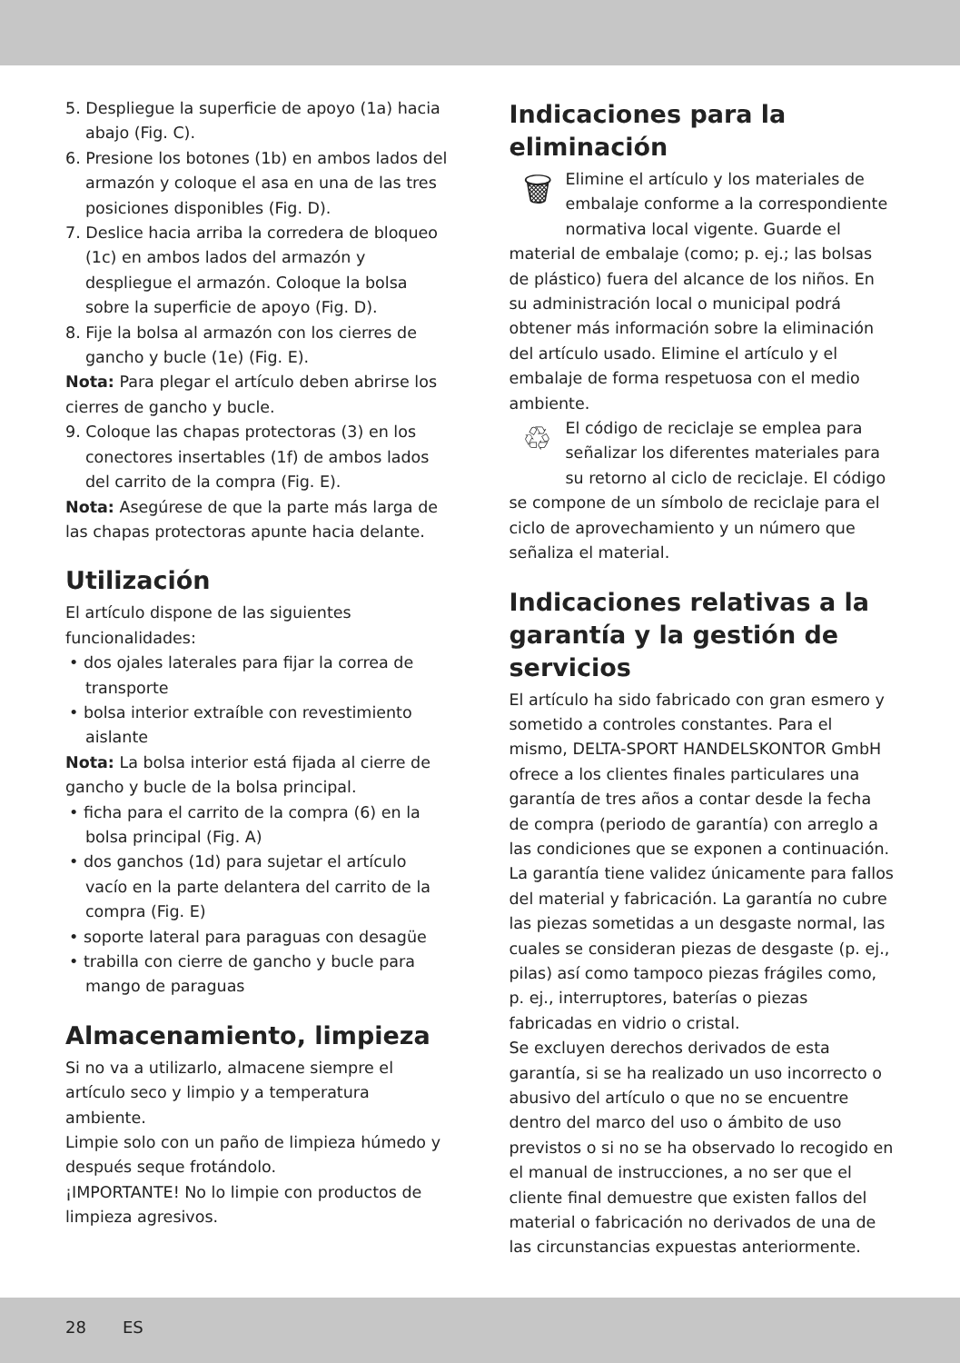5. Despliegue la superficie de apoyo (1a) hacia abajo (Fig. C).
6. Presione los botones (1b) en ambos lados del armazón y coloque el asa en una de las tres posiciones disponibles (Fig. D).
7. Deslice hacia arriba la corredera de bloqueo (1c) en ambos lados del armazón y despliegue el armazón. Coloque la bolsa sobre la superficie de apoyo (Fig. D).
8. Fije la bolsa al armazón con los cierres de gancho y bucle (1e) (Fig. E).
Nota: Para plegar el artículo deben abrirse los cierres de gancho y bucle.
9. Coloque las chapas protectoras (3) en los conectores insertables (1f) de ambos lados del carrito de la compra (Fig. E).
Nota: Asegúrese de que la parte más larga de las chapas protectoras apunte hacia delante.
Utilización
El artículo dispone de las siguientes funcionalidades:
• dos ojales laterales para fijar la correa de transporte
• bolsa interior extraíble con revestimiento aislante
Nota: La bolsa interior está fijada al cierre de gancho y bucle de la bolsa principal.
• ficha para el carrito de la compra (6) en la bolsa principal (Fig. A)
• dos ganchos (1d) para sujetar el artículo vacío en la parte delantera del carrito de la compra (Fig. E)
• soporte lateral para paraguas con desagüe
• trabilla con cierre de gancho y bucle para mango de paraguas
Almacenamiento, limpieza
Si no va a utilizarlo, almacene siempre el artículo seco y limpio y a temperatura ambiente.
Limpie solo con un paño de limpieza húmedo y después seque frotándolo.
¡IMPORTANTE! No lo limpie con productos de limpieza agresivos.
Indicaciones para la eliminación
🗑 Elimine el artículo y los materiales de embalaje conforme a la correspondiente normativa local vigente. Guarde el material de embalaje (como; p. ej.; las bolsas de plástico) fuera del alcance de los niños. En su administración local o municipal podrá obtener más información sobre la eliminación del artículo usado. Elimine el artículo y el embalaje de forma respetuosa con el medio ambiente.
♲ El código de reciclaje se emplea para señalizar los diferentes materiales para su retorno al ciclo de reciclaje. El código se compone de un símbolo de reciclaje para el ciclo de aprovechamiento y un número que señaliza el material.
Indicaciones relativas a la garantía y la gestión de servicios
El artículo ha sido fabricado con gran esmero y sometido a controles constantes. Para el mismo, DELTA-SPORT HANDELSKONTOR GmbH ofrece a los clientes finales particulares una garantía de tres años a contar desde la fecha de compra (periodo de garantía) con arreglo a las condiciones que se exponen a continuación. La garantía tiene validez únicamente para fallos del material y fabricación. La garantía no cubre las piezas sometidas a un desgaste normal, las cuales se consideran piezas de desgaste (p. ej., pilas) así como tampoco piezas frágiles como, p. ej., interruptores, baterías o piezas fabricadas en vidrio o cristal.
Se excluyen derechos derivados de esta garantía, si se ha realizado un uso incorrecto o abusivo del artículo o que no se encuentre dentro del marco del uso o ámbito de uso previstos o si no se ha observado lo recogido en el manual de instrucciones, a no ser que el cliente final demuestre que existen fallos del material o fabricación no derivados de una de las circunstancias expuestas anteriormente.
28 ES